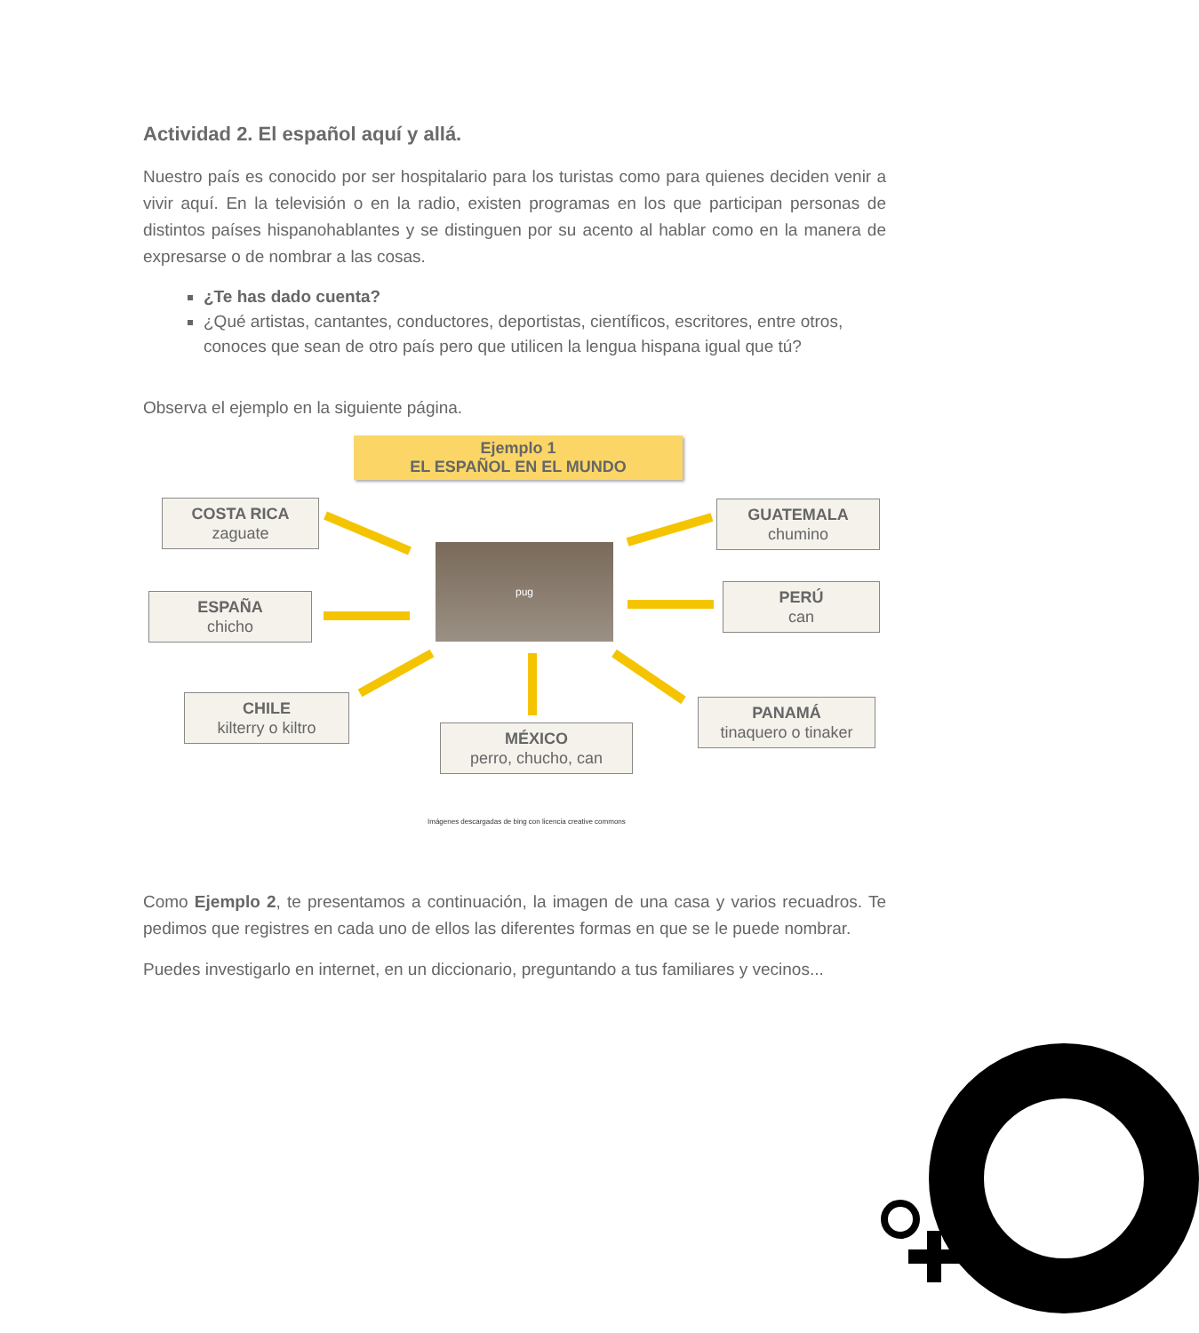Actividad 2. El español aquí y allá.
Nuestro país es conocido por ser hospitalario para los turistas como para quienes deciden venir a vivir aquí. En la televisión o en la radio, existen programas en los que participan personas de distintos países hispanohablantes y se distinguen por su acento al hablar como en la manera de expresarse o de nombrar a las cosas.
¿Te has dado cuenta?
¿Qué artistas, cantantes, conductores, deportistas, científicos, escritores, entre otros, conoces que sean de otro país pero que utilicen la lengua hispana igual que tú?
Observa el ejemplo en la siguiente página.
Ejemplo 1
EL ESPAÑOL EN EL MUNDO
COSTA RICA
zaguate
GUATEMALA
chumino
ESPAÑA
chicho
pug
PERÚ
can
CHILE
kilterry o kiltro
PANAMÁ
tinaquero o tinaker
MÉXICO
perro, chucho, can
Imágenes descargadas de bing con licencia creative commons
Como Ejemplo 2, te presentamos a continuación, la imagen de una casa y varios recuadros. Te pedimos que registres en cada uno de ellos las diferentes formas en que se le puede nombrar.
Puedes investigarlo en internet, en un diccionario, preguntando a tus familiares y vecinos...